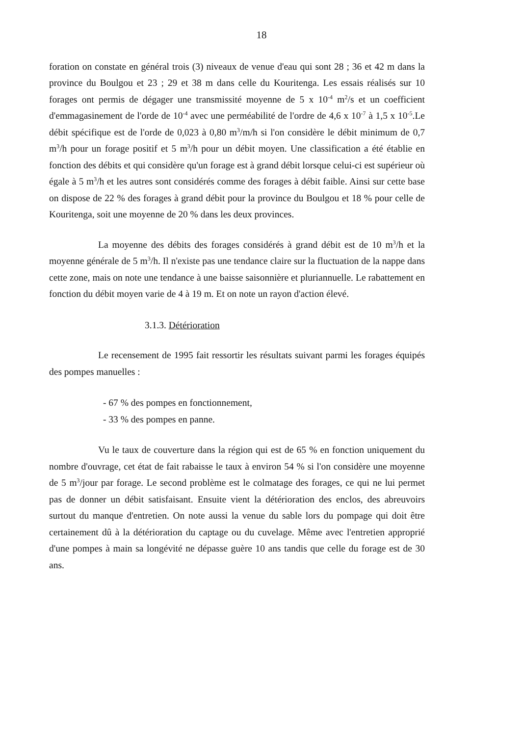18
foration on constate en général trois (3) niveaux de venue d'eau qui sont 28 ; 36 et 42 m dans la province du Boulgou et 23 ; 29 et 38 m dans celle du Kouritenga. Les essais réalisés sur 10 forages ont permis de dégager une transmissité moyenne de 5 x 10<sup>-4</sup> m<sup>2</sup>/s et un coefficient d'emmagasinement de l'orde de 10<sup>-4</sup> avec une perméabilité de l'ordre de 4,6 x 10<sup>-7</sup> à 1,5 x 10<sup>-5</sup>.Le débit spécifique est de l'orde de 0,023 à 0,80 m<sup>3</sup>/m/h si l'on considère le débit minimum de 0,7 m<sup>3</sup>/h pour un forage positif et 5 m<sup>3</sup>/h pour un débit moyen. Une classification a été établie en fonction des débits et qui considère qu'un forage est à grand débit lorsque celui-ci est supérieur où égale à 5 m<sup>3</sup>/h et les autres sont considérés comme des forages à débit faible. Ainsi sur cette base on dispose de 22 % des forages à grand débit pour la province du Boulgou et 18 % pour celle de Kouritenga, soit une moyenne de 20 % dans les deux provinces.
La moyenne des débits des forages considérés à grand débit est de 10 m<sup>3</sup>/h et la moyenne générale de 5 m<sup>3</sup>/h. Il n'existe pas une tendance claire sur la fluctuation de la nappe dans cette zone, mais on note une tendance à une baisse saisonnière et pluriannuelle. Le rabattement en fonction du débit moyen varie de 4 à 19 m. Et on note un rayon d'action élevé.
3.1.3. Détérioration
Le recensement de 1995 fait ressortir les résultats suivant parmi les forages équipés des pompes manuelles :
- 67 % des pompes en fonctionnement,
- 33 % des pompes en panne.
Vu le taux de couverture dans la région qui est de 65 % en fonction uniquement du nombre d'ouvrage, cet état de fait rabaisse le taux à environ 54 % si l'on considère une moyenne de 5 m<sup>3</sup>/jour par forage. Le second problème est le colmatage des forages, ce qui ne lui permet pas de donner un débit satisfaisant. Ensuite vient la détérioration des enclos, des abreuvoirs surtout du manque d'entretien. On note aussi la venue du sable lors du pompage qui doit être certainement dû à la détérioration du captage ou du cuvelage. Même avec l'entretien approprié d'une pompes à main sa longévité ne dépasse guère 10 ans tandis que celle du forage est de 30 ans.